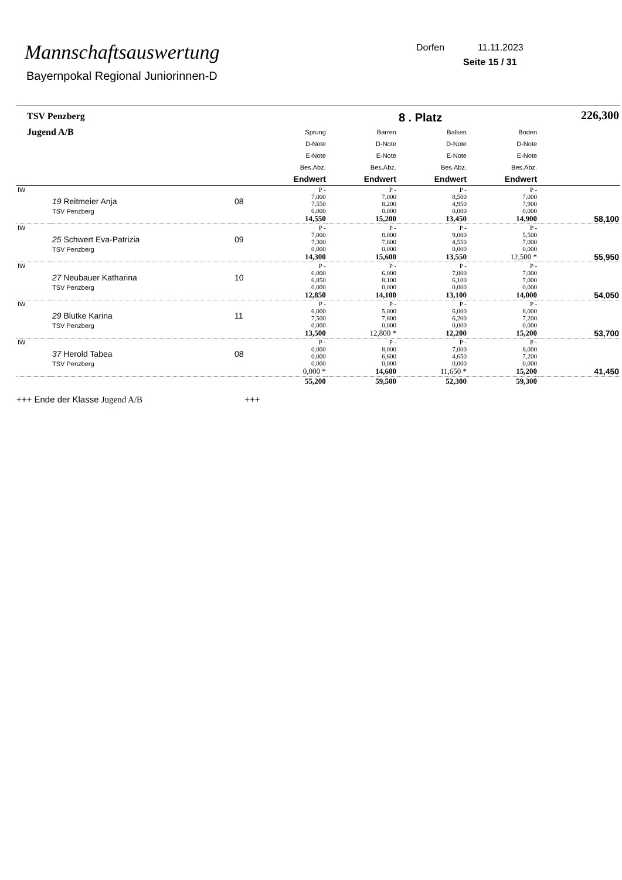Mannschaftsauswertung
Bayernpokal Regional Juniorinnen-D
Dorfen 11.11.2023
Seite 15 / 31
| TSV Penzberg | | | | | 8 . Platz | | 226,300 |
| Jugend A/B | | | Sprung D-Note E-Note Bes.Abz. Endwert | Barren D-Note E-Note Bes.Abz. Endwert | Balken D-Note E-Note Bes.Abz. Endwert | Boden D-Note E-Note Bes.Abz. Endwert | |
| IW | 19 Reitmeier Anja TSV Penzberg | 08 | P - 7,000 7,550 0,000 14,550 | P - 7,000 8,200 0,000 15,200 | P - 8,500 4,950 0,000 13,450 | P - 7,000 7,900 0,000 14,900 | 58,100 |
| IW | 25 Schwert Eva-Patrizia TSV Penzberg | 09 | P - 7,000 7,300 0,000 14,300 | P - 8,000 7,600 0,000 15,600 | P - 9,000 4,550 0,000 13,550 | P - 5,500 7,000 0,000 12,500 * | 55,950 |
| IW | 27 Neubauer Katharina TSV Penzberg | 10 | P - 6,000 6,850 0,000 12,850 | P - 6,000 8,100 0,000 14,100 | P - 7,000 6,100 0,000 13,100 | P - 7,000 7,000 0,000 14,000 | 54,050 |
| IW | 29 Blutke Karina TSV Penzberg | 11 | P - 6,000 7,500 0,000 13,500 | P - 5,000 7,800 0,000 12,800 * | P - 6,000 6,200 0,000 12,200 | P - 8,000 7,200 0,000 15,200 | 53,700 |
| IW | 37 Herold Tabea TSV Penzberg | 08 | P - 0,000 0,000 0,000 0,000 * | P - 8,000 6,600 0,000 14,600 | P - 7,000 4,650 0,000 11,650 * | P - 8,000 7,200 0,000 15,200 | 41,450 |
| | | | 55,200 | 59,500 | 52,300 | 59,300 | |
+++ Ende der Klasse Jugend A/B +++